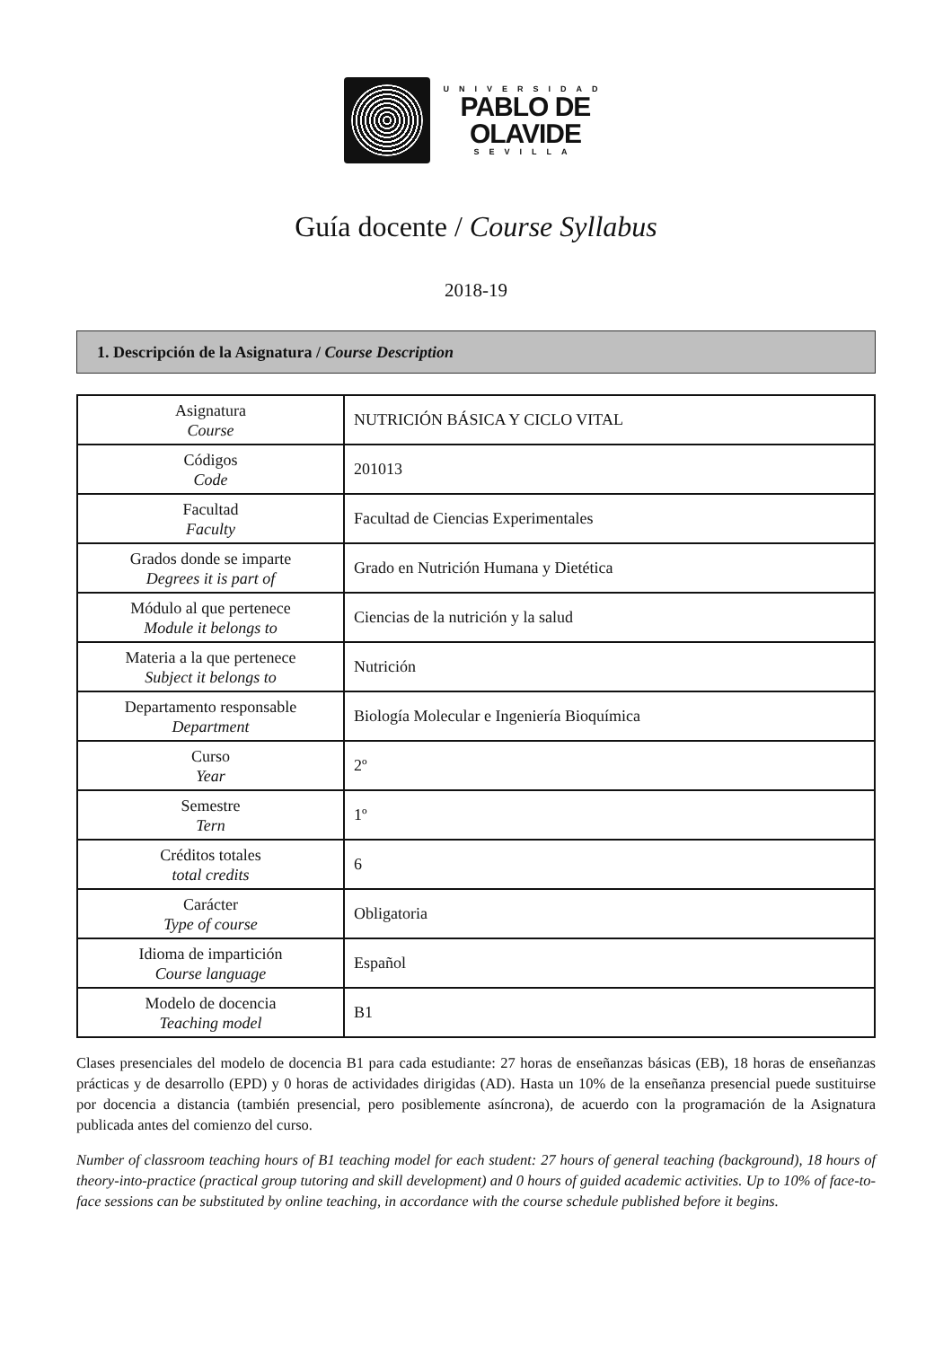UNIVERSIDAD
PABLO DE
OLAVIDE
SEVILLA
Guía docente / Course Syllabus
2018-19
1. Descripción de la Asignatura / Course Description
| Asignatura Course | NUTRICIÓN BÁSICA Y CICLO VITAL |
| Códigos Code | 201013 |
| Facultad Faculty | Facultad de Ciencias Experimentales |
| Grados donde se imparte Degrees it is part of | Grado en Nutrición Humana y Dietética |
| Módulo al que pertenece Module it belongs to | Ciencias de la nutrición y la salud |
| Materia a la que pertenece Subject it belongs to | Nutrición |
| Departamento responsable Department | Biología Molecular e Ingeniería Bioquímica |
| Curso Year | 2º |
| Semestre Tern | 1º |
| Créditos totales total credits | 6 |
| Carácter Type of course | Obligatoria |
| Idioma de impartición Course language | Español |
| Modelo de docencia Teaching model | B1 |
Clases presenciales del modelo de docencia B1 para cada estudiante: 27 horas de enseñanzas básicas (EB), 18 horas de enseñanzas prácticas y de desarrollo (EPD) y 0 horas de actividades dirigidas (AD). Hasta un 10% de la enseñanza presencial puede sustituirse por docencia a distancia (también presencial, pero posiblemente asíncrona), de acuerdo con la programación de la Asignatura publicada antes del comienzo del curso.
Number of classroom teaching hours of B1 teaching model for each student: 27 hours of general teaching (background), 18 hours of theory-into-practice (practical group tutoring and skill development) and 0 hours of guided academic activities. Up to 10% of face-to-face sessions can be substituted by online teaching, in accordance with the course schedule published before it begins.